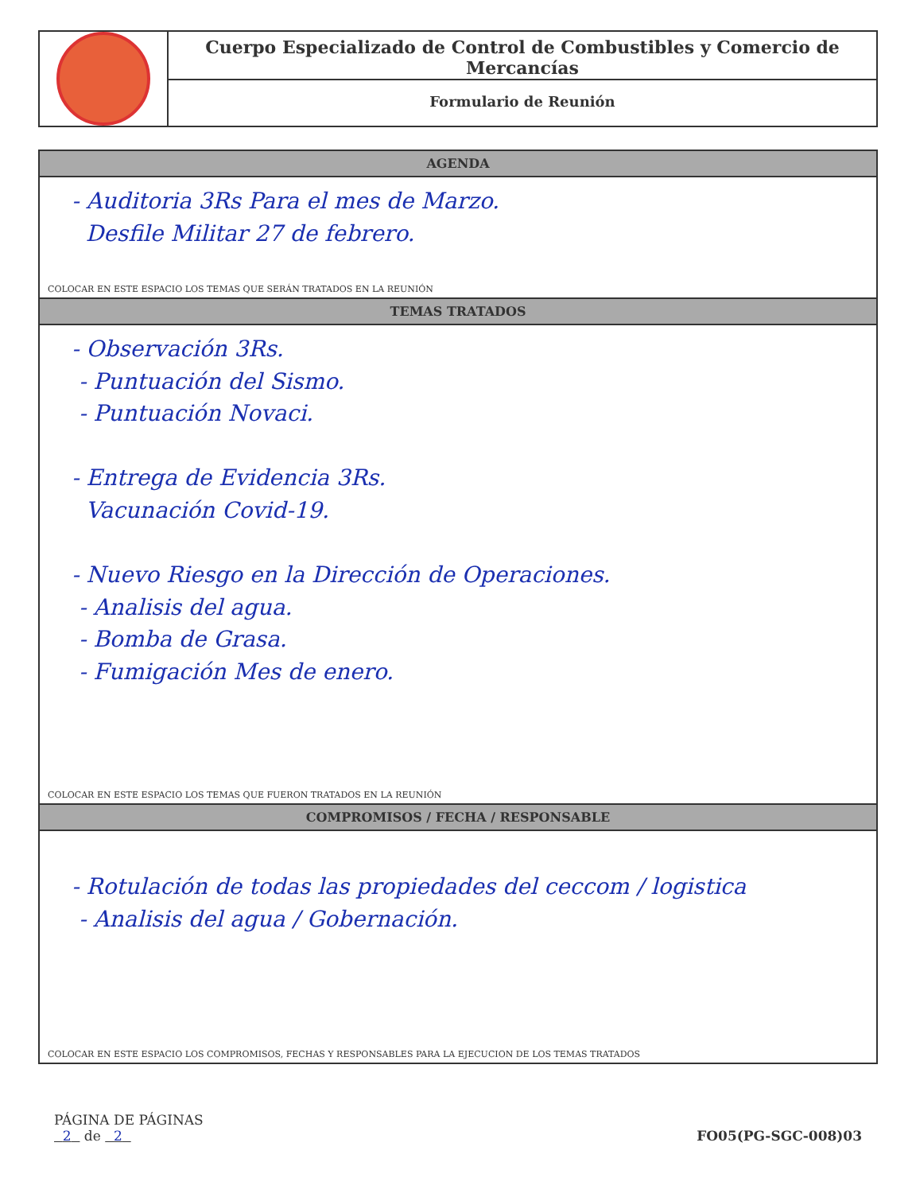Cuerpo Especializado de Control de Combustibles y Comercio de Mercancías
Formulario de Reunión
AGENDA
- Auditoria 3Rs Para el mes de Marzo.
Desfile Militar 27 de febrero.
COLOCAR EN ESTE ESPACIO LOS TEMAS QUE SERÁN TRATADOS EN LA REUNIÓN
TEMAS TRATADOS
- Observación 3Rs.
- Puntuación del Sismo.
- Puntuación Novaci.
- Entrega de Evidencia 3Rs.
Vacunación Covid-19.
- Nuevo Riesgo en la Dirección de Operaciones.
- Analisis del agua.
- Bomba de Grasa.
- Fumigación Mes de enero.
COLOCAR EN ESTE ESPACIO LOS TEMAS QUE FUERON TRATADOS EN LA REUNIÓN
COMPROMISOS / FECHA / RESPONSABLE
- Rotulación de todas las propiedades del ceccom / logistica
- Analisis del agua / Gobernación.
COLOCAR EN ESTE ESPACIO LOS COMPROMISOS, FECHAS Y RESPONSABLES PARA LA EJECUCION DE LOS TEMAS TRATADOS
PÁGINA DE PÁGINAS
2 de 2
FO05(PG-SGC-008)03